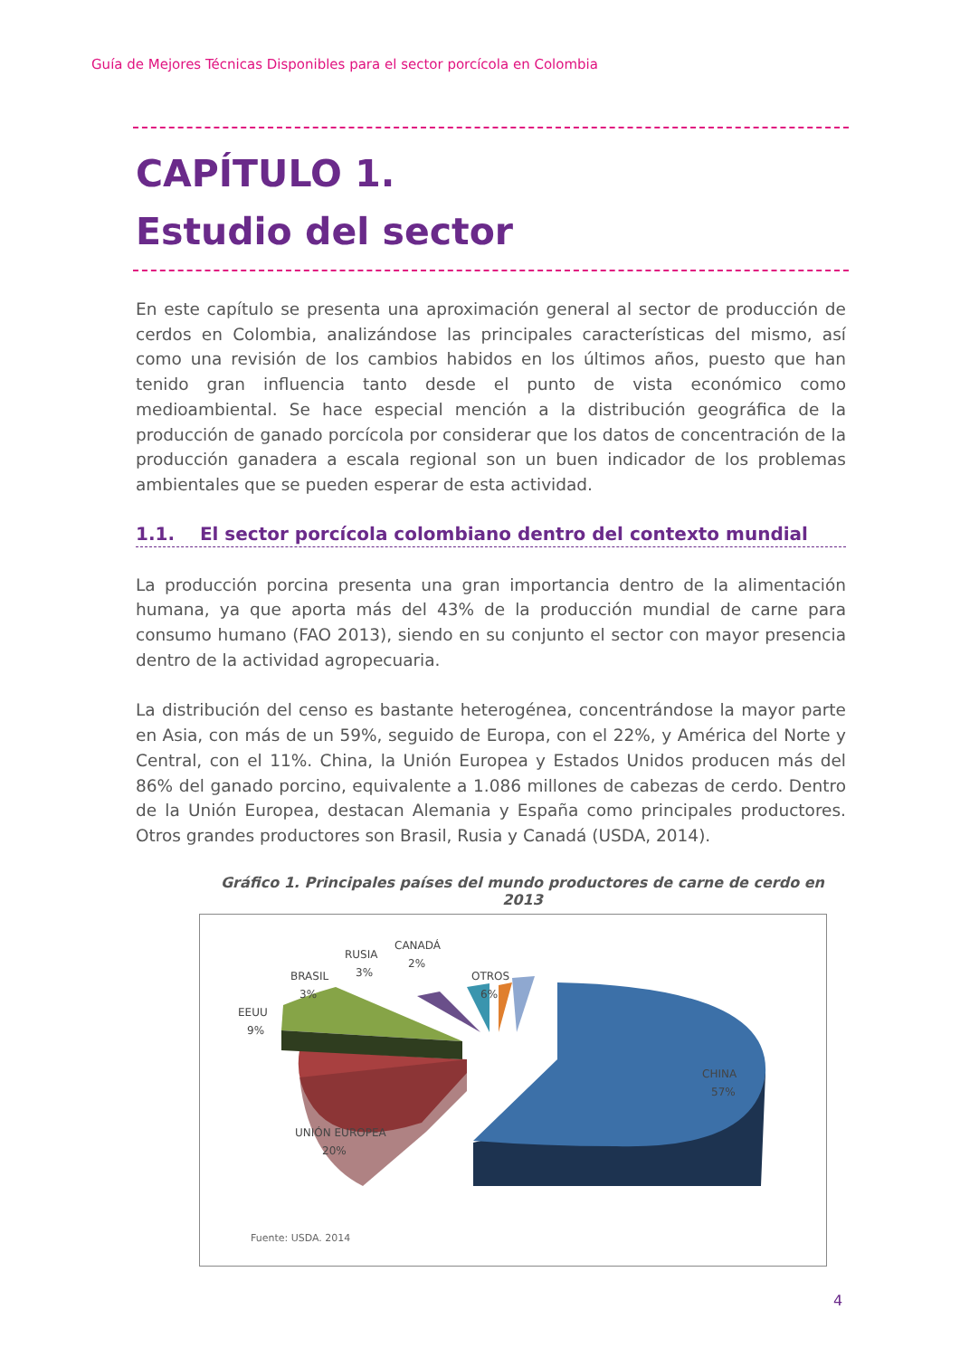Guía de Mejores Técnicas Disponibles para el sector porcícola en Colombia
CAPÍTULO 1.
Estudio del sector
En este capítulo se presenta una aproximación general al sector de producción de cerdos en Colombia, analizándose las principales características del mismo, así como una revisión de los cambios habidos en los últimos años, puesto que han tenido gran influencia tanto desde el punto de vista económico como medioambiental. Se hace especial mención a la distribución geográfica de la producción de ganado porcícola por considerar que los datos de concentración de la producción ganadera a escala regional son un buen indicador de los problemas ambientales que se pueden esperar de esta actividad.
1.1. El sector porcícola colombiano dentro del contexto mundial
La producción porcina presenta una gran importancia dentro de la alimentación humana, ya que aporta más del 43% de la producción mundial de carne para consumo humano (FAO 2013), siendo en su conjunto el sector con mayor presencia dentro de la actividad agropecuaria.
La distribución del censo es bastante heterogénea, concentrándose la mayor parte en Asia, con más de un 59%, seguido de Europa, con el 22%, y América del Norte y Central, con el 11%. China, la Unión Europea y Estados Unidos producen más del 86% del ganado porcino, equivalente a 1.086 millones de cabezas de cerdo. Dentro de la Unión Europea, destacan Alemania y España como principales productores. Otros grandes productores son Brasil, Rusia y Canadá (USDA, 2014).
Gráfico 1. Principales países del mundo productores de carne de cerdo en 2013
UNIÓN EUROPEA
20%
CHINA
57%
EEUU
9%
BRASIL
3%
RUSIA
3%
CANADÁ
2%
OTROS
6%
Fuente: USDA. 2014
4